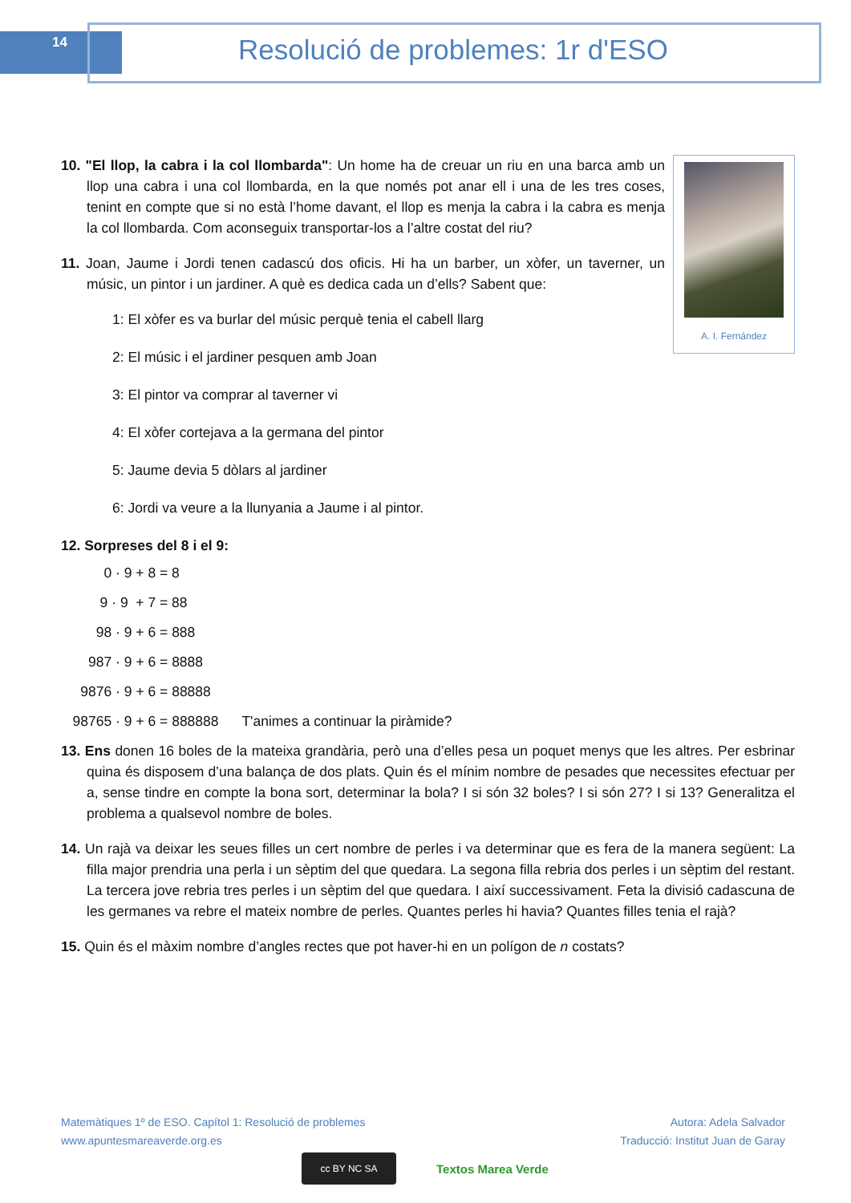14 Resolució de problemes: 1r d'ESO
A. I. Fernández
10. "El llop, la cabra i la col llombarda": Un home ha de creuar un riu en una barca amb un llop una cabra i una col llombarda, en la que només pot anar ell i una de les tres coses, tenint en compte que si no està l’home davant, el llop es menja la cabra i la cabra es menja la col llombarda. Com aconseguix transportar-los a l’altre costat del riu?
11. Joan, Jaume i Jordi tenen cadascú dos oficis. Hi ha un barber, un xòfer, un taverner, un músic, un pintor i un jardiner. A què es dedica cada un d’ells? Sabent que:
1: El xòfer es va burlar del músic perquè tenia el cabell llarg
2: El músic i el jardiner pesquen amb Joan
3: El pintor va comprar al taverner vi
4: El xòfer cortejava a la germana del pintor
5: Jaume devia 5 dòlars al jardiner
6: Jordi va veure a la llunyania a Jaume i al pintor.
12. Sorpreses del 8 i el 9:
0 · 9 + 8 = 8
9 · 9 + 7 = 88
98 · 9 + 6 = 888
987 · 9 + 6 = 8888
9876 · 9 + 6 = 88888
98765 · 9 + 6 = 888888 T'animes a continuar la piràmide?
13. Ens donen 16 boles de la mateixa grandària, però una d’elles pesa un poquet menys que les altres. Per esbrinar quina és disposem d’una balança de dos plats. Quin és el mínim nombre de pesades que necessites efectuar per a, sense tindre en compte la bona sort, determinar la bola? I si són 32 boles? I si són 27? I si 13? Generalitza el problema a qualsevol nombre de boles.
14. Un rajà va deixar les seues filles un cert nombre de perles i va determinar que es fera de la manera següent: La filla major prendria una perla i un sèptim del que quedara. La segona filla rebria dos perles i un sèptim del restant. La tercera jove rebria tres perles i un sèptim del que quedara. I així successivament. Feta la divisió cadascuna de les germanes va rebre el mateix nombre de perles. Quantes perles hi havia? Quantes filles tenia el rajà?
15. Quin és el màxim nombre d’angles rectes que pot haver-hi en un polígon de n costats?
Matemàtiques 1º de ESO. Capítol 1: Resolució de problemes
www.apuntesmareaverde.org.es
Autora: Adela Salvador
Traducció: Institut Juan de Garay
cc BY NC SA
Textos Marea Verde